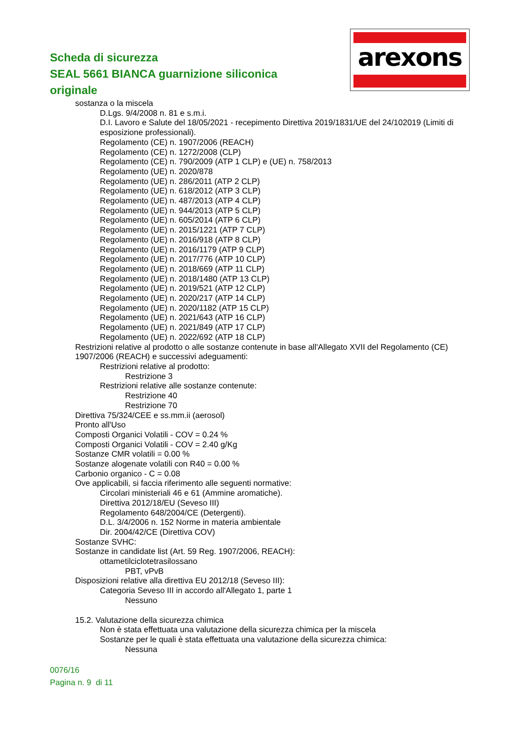arexons
Scheda di sicurezza
SEAL 5661 BIANCA guarnizione siliconica originale
sostanza o la miscela
D.Lgs. 9/4/2008 n. 81 e s.m.i.
D.I. Lavoro e Salute del 18/05/2021 - recepimento Direttiva 2019/1831/UE del 24/102019 (Limiti di esposizione professionali).
Regolamento (CE) n. 1907/2006 (REACH)
Regolamento (CE) n. 1272/2008 (CLP)
Regolamento (CE) n. 790/2009 (ATP 1 CLP) e (UE) n. 758/2013
Regolamento (UE) n. 2020/878
Regolamento (UE) n. 286/2011 (ATP 2 CLP)
Regolamento (UE) n. 618/2012 (ATP 3 CLP)
Regolamento (UE) n. 487/2013 (ATP 4 CLP)
Regolamento (UE) n. 944/2013 (ATP 5 CLP)
Regolamento (UE) n. 605/2014 (ATP 6 CLP)
Regolamento (UE) n. 2015/1221 (ATP 7 CLP)
Regolamento (UE) n. 2016/918 (ATP 8 CLP)
Regolamento (UE) n. 2016/1179 (ATP 9 CLP)
Regolamento (UE) n. 2017/776 (ATP 10 CLP)
Regolamento (UE) n. 2018/669 (ATP 11 CLP)
Regolamento (UE) n. 2018/1480 (ATP 13 CLP)
Regolamento (UE) n. 2019/521 (ATP 12 CLP)
Regolamento (UE) n. 2020/217 (ATP 14 CLP)
Regolamento (UE) n. 2020/1182 (ATP 15 CLP)
Regolamento (UE) n. 2021/643 (ATP 16 CLP)
Regolamento (UE) n. 2021/849 (ATP 17 CLP)
Regolamento (UE) n. 2022/692 (ATP 18 CLP)
Restrizioni relative al prodotto o alle sostanze contenute in base all'Allegato XVII del Regolamento (CE) 1907/2006 (REACH) e successivi adeguamenti:
Restrizioni relative al prodotto:
Restrizione 3
Restrizioni relative alle sostanze contenute:
Restrizione 40
Restrizione 70
Direttiva 75/324/CEE e ss.mm.ii (aerosol)
Pronto all'Uso
Composti Organici Volatili - COV = 0.24 %
Composti Organici Volatili - COV = 2.40 g/Kg
Sostanze CMR volatili = 0.00 %
Sostanze alogenate volatili con R40 = 0.00 %
Carbonio organico - C = 0.08
Ove applicabili, si faccia riferimento alle seguenti normative:
Circolari ministeriali 46 e 61 (Ammine aromatiche).
Direttiva 2012/18/EU (Seveso III)
Regolamento 648/2004/CE (Detergenti).
D.L. 3/4/2006 n. 152 Norme in materia ambientale
Dir. 2004/42/CE (Direttiva COV)
Sostanze SVHC:
Sostanze in candidate list (Art. 59 Reg. 1907/2006, REACH):
ottametilciclotetrasilossano
PBT, vPvB
Disposizioni relative alla direttiva EU 2012/18 (Seveso III):
Categoria Seveso III in accordo all'Allegato 1, parte 1
Nessuno
15.2. Valutazione della sicurezza chimica
Non è stata effettuata una valutazione della sicurezza chimica per la miscela
Sostanze per le quali è stata effettuata una valutazione della sicurezza chimica:
Nessuna
0076/16
Pagina n. 9 di 11